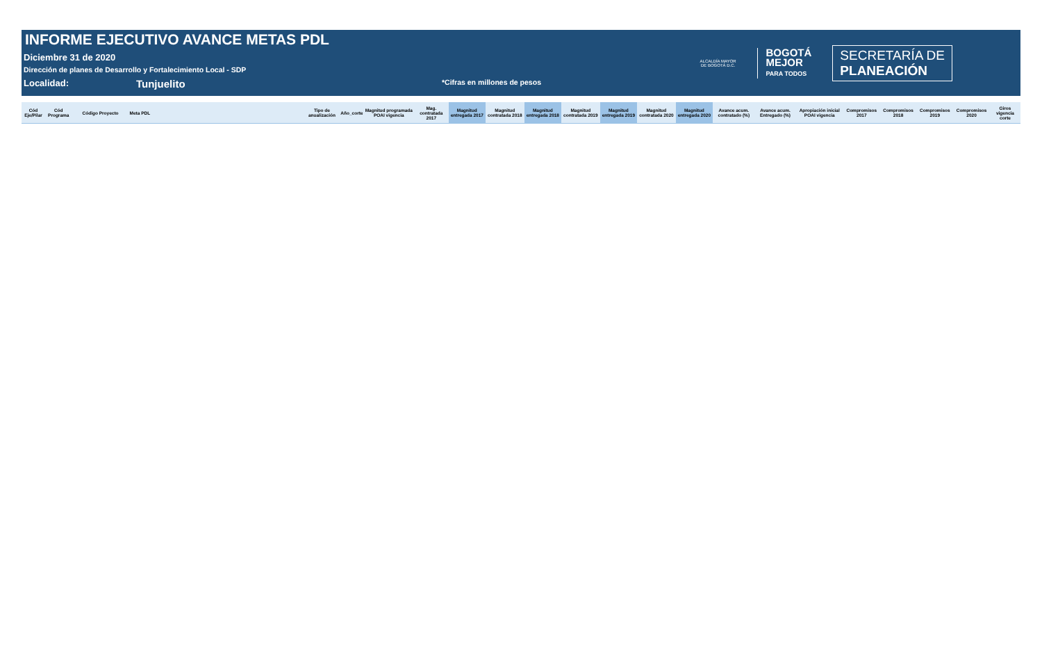INFORME EJECUTIVO AVANCE METAS PDL
Diciembre 31 de 2020
Dirección de planes de Desarrollo y Fortalecimiento Local - SDP
Localidad: Tunjuelito *Cifras en millones de pesos
ALCALDÍA MAYOR
DE BOGOTÁ D.C.
BOGOTÁ
MEJOR
PARA TODOS
SECRETARÍA DE
PLANEACIÓN
| Cód Eje/Pilar | Cód Programa | Código Proyecto | Meta PDL | Tipo de anualización | Año_corte | Magnitud programada POAI vigencia | Mag. contratada 2017 | Magnitud entregada 2017 | Magnitud contratada 2018 | Magnitud entregada 2018 | Magnitud contratada 2019 | Magnitud entregada 2019 | Magnitud contratada 2020 | Magnitud entregada 2020 | Avance acum. contratado (%) | Avance acum. Entregado (%) | Apropiación inicial POAI vigencia | Compromisos 2017 | Compromisos 2018 | Compromisos 2019 | Compromisos 2020 | Giros vigencia corte |
| --- | --- | --- | --- | --- | --- | --- | --- | --- | --- | --- | --- | --- | --- | --- | --- | --- | --- | --- | --- | --- | --- | --- |